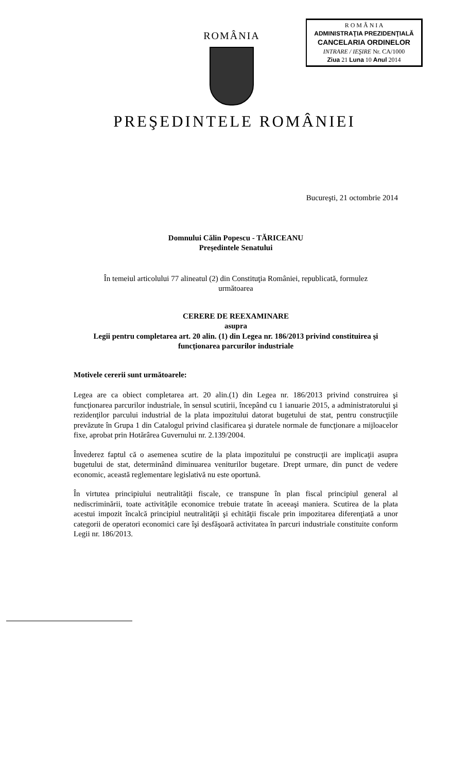R O M Â N I A
ADMINISTRAŢIA PREZIDENŢIALĂ
CANCELARIA ORDINELOR
INTRARE / IEŞIRE Nr. CA/1000
Ziua 21 Luna 10 Anul 2014
ROMÂNIA
PREŞEDINTELE ROMÂNIEI
Bucureşti, 21 octombrie 2014
Domnului Călin Popescu - TĂRICEANU
Preşedintele Senatului
În temeiul articolului 77 alineatul (2) din Constituţia României, republicată, formulez
următoarea
CERERE DE REEXAMINARE
asupra
Legii pentru completarea art. 20 alin. (1) din Legea nr. 186/2013 privind constituirea şi funcţionarea parcurilor industriale
Motivele cererii sunt următoarele:
Legea are ca obiect completarea art. 20 alin.(1) din Legea nr. 186/2013 privind construirea şi funcţionarea parcurilor industriale, în sensul scutirii, începând cu 1 ianuarie 2015, a administratorului şi rezidenţilor parcului industrial de la plata impozitului datorat bugetului de stat, pentru construcţiile prevăzute în Grupa 1 din Catalogul privind clasificarea şi duratele normale de funcţionare a mijloacelor fixe, aprobat prin Hotărârea Guvernului nr. 2.139/2004.
Învederez faptul că o asemenea scutire de la plata impozitului pe construcţii are implicaţii asupra bugetului de stat, determinând diminuarea veniturilor bugetare. Drept urmare, din punct de vedere economic, această reglementare legislativă nu este oportună.
În virtutea principiului neutralităţii fiscale, ce transpune în plan fiscal principiul general al nediscriminării, toate activităţile economice trebuie tratate în aceeaşi maniera. Scutirea de la plata acestui impozit încalcă principiul neutralităţii şi echităţii fiscale prin impozitarea diferenţiată a unor categorii de operatori economici care îşi desfăşoară activitatea în parcuri industriale constituite conform Legii nr. 186/2013.